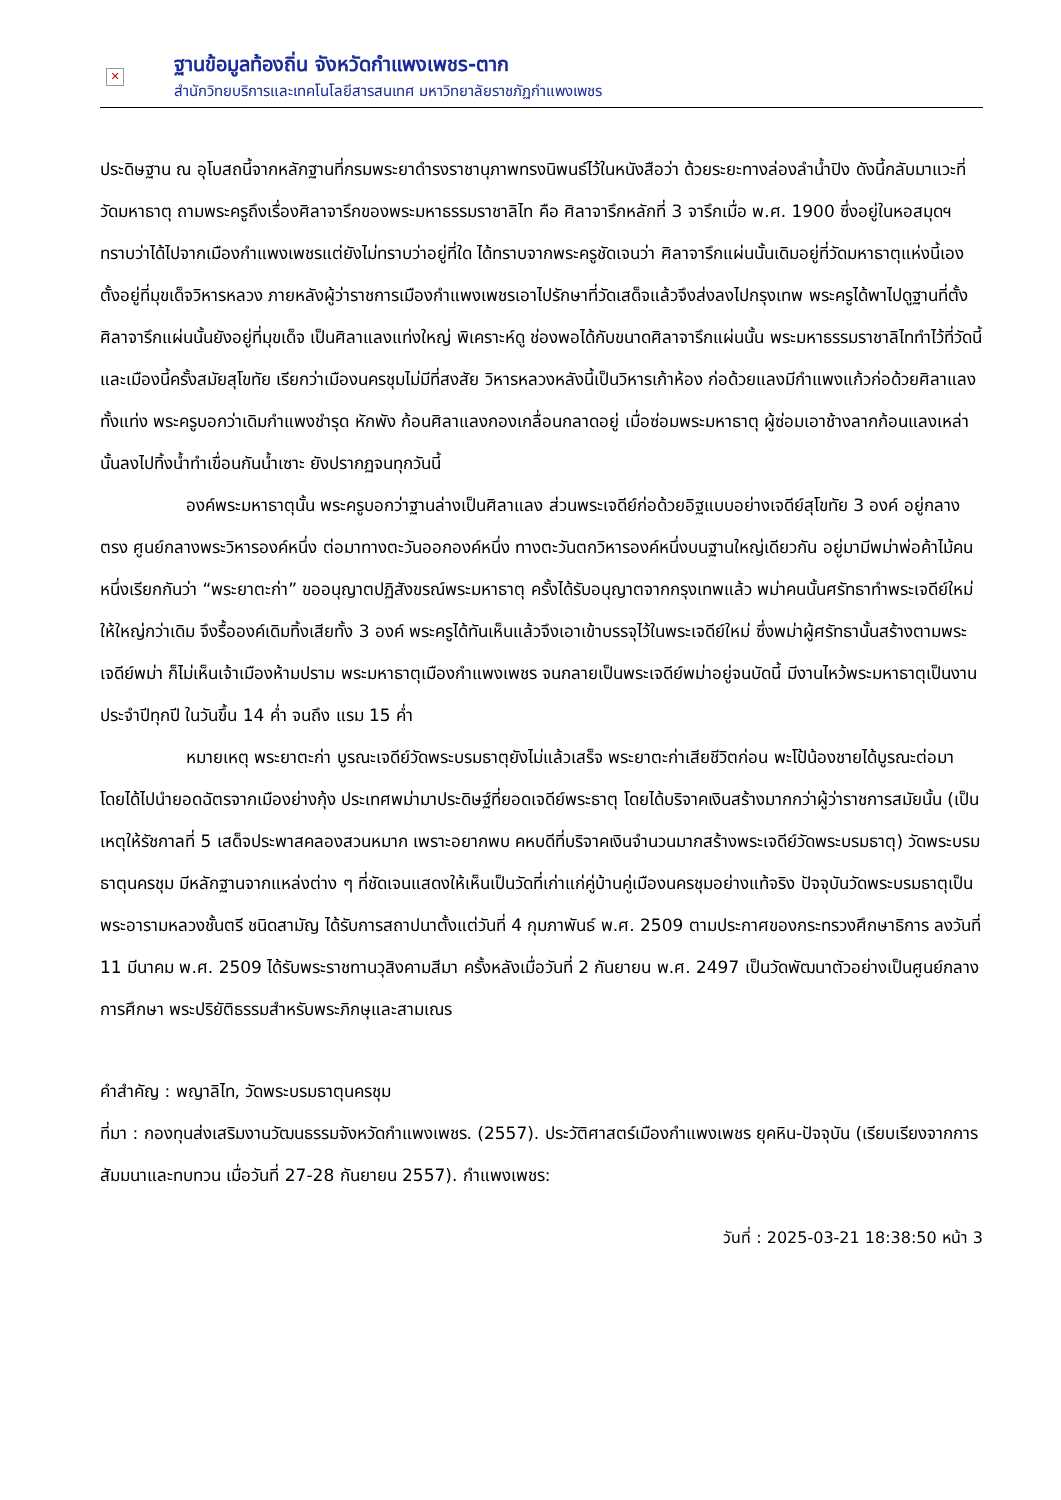✕
ฐานข้อมูลท้องถิ่น จังหวัดกำแพงเพชร-ตาก
สำนักวิทยบริการและเทคโนโลยีสารสนเทศ มหาวิทยาลัยราชภัฏกำแพงเพชร
ประดิษฐาน ณ อุโบสถนี้จากหลักฐานที่กรมพระยาดำรงราชานุภาพทรงนิพนธ์ไว้ในหนังสือว่า ด้วยระยะทางล่องลำน้ำปิง ดังนี้กลับมาแวะที่วัดมหาธาตุ ถามพระครูถึงเรื่องศิลาจารึกของพระมหาธรรมราชาลิไท คือ ศิลาจารึกหลักที่ 3 จารึกเมื่อ พ.ศ. 1900 ซึ่งอยู่ในหอสมุดฯ ทราบว่าได้ไปจากเมืองกำแพงเพชรแต่ยังไม่ทราบว่าอยู่ที่ใด ได้ทราบจากพระครูชัดเจนว่า ศิลาจารึกแผ่นนั้นเดิมอยู่ที่วัดมหาธาตุแห่งนี้เอง ตั้งอยู่ที่มุขเด็จวิหารหลวง ภายหลังผู้ว่าราชการเมืองกำแพงเพชรเอาไปรักษาที่วัดเสด็จแล้วจึงส่งลงไปกรุงเทพ พระครูได้พาไปดูฐานที่ตั้งศิลาจารึกแผ่นนั้นยังอยู่ที่มุขเด็จ เป็นศิลาแลงแท่งใหญ่ พิเคราะห์ดู ช่องพอได้กับขนาดศิลาจารึกแผ่นนั้น พระมหาธรรมราชาลิไททำไว้ที่วัดนี้และเมืองนี้ครั้งสมัยสุโขทัย เรียกว่าเมืองนครชุมไม่มีที่สงสัย วิหารหลวงหลังนี้เป็นวิหารเก้าห้อง ก่อด้วยแลงมีกำแพงแก้วก่อด้วยศิลาแลงทั้งแท่ง พระครูบอกว่าเดิมกำแพงชำรุด หักพัง ก้อนศิลาแลงกองเกลื่อนกลาดอยู่ เมื่อซ่อมพระมหาธาตุ ผู้ซ่อมเอาช้างลากก้อนแลงเหล่านั้นลงไปทิ้งน้ำทำเขื่อนกันน้ำเซาะ ยังปรากฏจนทุกวันนี้
องค์พระมหาธาตุนั้น พระครูบอกว่าฐานล่างเป็นศิลาแลง ส่วนพระเจดีย์ก่อด้วยอิฐแบบอย่างเจดีย์สุโขทัย 3 องค์ อยู่กลางตรง ศูนย์กลางพระวิหารองค์หนึ่ง ต่อมาทางตะวันออกองค์หนึ่ง ทางตะวันตกวิหารองค์หนึ่งบนฐานใหญ่เดียวกัน อยู่มามีพม่าพ่อค้าไม้คนหนึ่งเรียกกันว่า “พระยาตะก่า” ขออนุญาตปฏิสังขรณ์พระมหาธาตุ ครั้งได้รับอนุญาตจากกรุงเทพแล้ว พม่าคนนั้นศรัทธาทำพระเจดีย์ใหม่ให้ใหญ่กว่าเดิม จึงรื้อองค์เดิมทิ้งเสียทั้ง 3 องค์ พระครูได้ทันเห็นแล้วจึงเอาเข้าบรรจุไว้ในพระเจดีย์ใหม่ ซึ่งพม่าผู้ศรัทธานั้นสร้างตามพระเจดีย์พม่า ก็ไม่เห็นเจ้าเมืองห้ามปราม พระมหาธาตุเมืองกำแพงเพชร จนกลายเป็นพระเจดีย์พม่าอยู่จนบัดนี้ มีงานไหว้พระมหาธาตุเป็นงานประจำปีทุกปี ในวันขึ้น 14 ค่ำ จนถึง แรม 15 ค่ำ
หมายเหตุ พระยาตะก่า บูรณะเจดีย์วัดพระบรมธาตุยังไม่แล้วเสร็จ พระยาตะก่าเสียชีวิตก่อน พะโป้น้องชายได้บูรณะต่อมา โดยได้ไปนำยอดฉัตรจากเมืองย่างกุ้ง ประเทศพม่ามาประดิษฐ์ที่ยอดเจดีย์พระธาตุ โดยได้บริจาคเงินสร้างมากกว่าผู้ว่าราชการสมัยนั้น (เป็นเหตุให้รัชกาลที่ 5 เสด็จประพาสคลองสวนหมาก เพราะอยากพบ คหบดีที่บริจาคเงินจำนวนมากสร้างพระเจดีย์วัดพระบรมธาตุ) วัดพระบรมธาตุนครชุม มีหลักฐานจากแหล่งต่าง ๆ ที่ชัดเจนแสดงให้เห็นเป็นวัดที่เก่าแก่คู่บ้านคู่เมืองนครชุมอย่างแท้จริง ปัจจุบันวัดพระบรมธาตุเป็นพระอารามหลวงชั้นตรี ชนิดสามัญ ได้รับการสถาปนาตั้งแต่วันที่ 4 กุมภาพันธ์ พ.ศ. 2509 ตามประกาศของกระทรวงศึกษาธิการ ลงวันที่ 11 มีนาคม พ.ศ. 2509 ได้รับพระราชทานวุสิงคามสีมา ครั้งหลังเมื่อวันที่ 2 กันยายน พ.ศ. 2497 เป็นวัดพัฒนาตัวอย่างเป็นศูนย์กลางการศึกษา พระปริยัติธรรมสำหรับพระภิกษุและสามเณร
คำสำคัญ : พญาลิไท, วัดพระบรมธาตุนครชุม
ที่มา : กองทุนส่งเสริมงานวัฒนธรรมจังหวัดกำแพงเพชร. (2557). ประวัติศาสตร์เมืองกำแพงเพชร ยุคหิน-ปัจจุบัน (เรียบเรียงจากการสัมมนาและทบทวน เมื่อวันที่ 27-28 กันยายน 2557). กำแพงเพชร:
วันที่ : 2025-03-21 18:38:50 หน้า 3